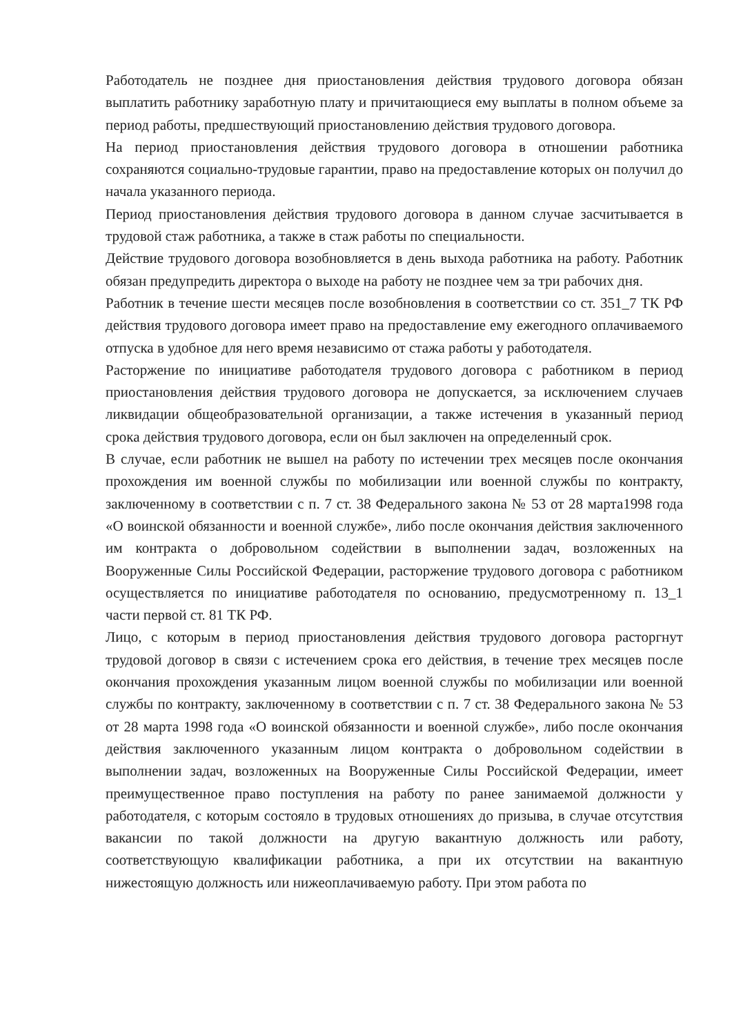Работодатель не позднее дня приостановления действия трудового договора обязан выплатить работнику заработную плату и причитающиеся ему выплаты в полном объеме за период работы, предшествующий приостановлению действия трудового договора.
На период приостановления действия трудового договора в отношении работника сохраняются социально-трудовые гарантии, право на предоставление которых он получил до начала указанного периода.
Период приостановления действия трудового договора в данном случае засчитывается в трудовой стаж работника, а также в стаж работы по специальности.
Действие трудового договора возобновляется в день выхода работника на работу. Работник обязан предупредить директора о выходе на работу не позднее чем за три рабочих дня.
Работник в течение шести месяцев после возобновления в соответствии со ст. 351_7 ТК РФ действия трудового договора имеет право на предоставление ему ежегодного оплачиваемого отпуска в удобное для него время независимо от стажа работы у работодателя.
Расторжение по инициативе работодателя трудового договора с работником в период приостановления действия трудового договора не допускается, за исключением случаев ликвидации общеобразовательной организации, а также истечения в указанный период срока действия трудового договора, если он был заключен на определенный срок.
В случае, если работник не вышел на работу по истечении трех месяцев после окончания прохождения им военной службы по мобилизации или военной службы по контракту, заключенному в соответствии с п. 7 ст. 38 Федерального закона № 53 от 28 марта1998 года «О воинской обязанности и военной службе», либо после окончания действия заключенного им контракта о добровольном содействии в выполнении задач, возложенных на Вооруженные Силы Российской Федерации, расторжение трудового договора с работником осуществляется по инициативе работодателя по основанию, предусмотренному п. 13_1 части первой ст. 81 ТК РФ.
Лицо, с которым в период приостановления действия трудового договора расторгнут трудовой договор в связи с истечением срока его действия, в течение трех месяцев после окончания прохождения указанным лицом военной службы по мобилизации или военной службы по контракту, заключенному в соответствии с п. 7 ст. 38 Федерального закона № 53 от 28 марта 1998 года «О воинской обязанности и военной службе», либо после окончания действия заключенного указанным лицом контракта о добровольном содействии в выполнении задач, возложенных на Вооруженные Силы Российской Федерации, имеет преимущественное право поступления на работу по ранее занимаемой должности у работодателя, с которым состояло в трудовых отношениях до призыва, в случае отсутствия вакансии по такой должности на другую вакантную должность или работу, соответствующую квалификации работника, а при их отсутствии на вакантную нижестоящую должность или нижеоплачиваемую работу. При этом работа по